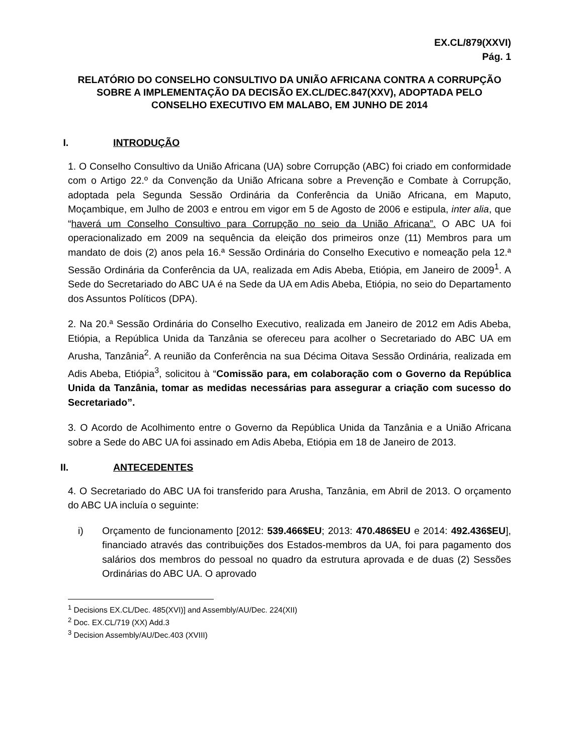EX.CL/879(XXVI)
Pág. 1
RELATÓRIO DO CONSELHO CONSULTIVO DA UNIÃO AFRICANA CONTRA A CORRUPÇÃO SOBRE A IMPLEMENTAÇÃO DA DECISÃO EX.CL/DEC.847(XXV), ADOPTADA PELO CONSELHO EXECUTIVO EM MALABO, EM JUNHO DE 2014
I. INTRODUÇÃO
1. O Conselho Consultivo da União Africana (UA) sobre Corrupção (ABC) foi criado em conformidade com o Artigo 22.º da Convenção da União Africana sobre a Prevenção e Combate à Corrupção, adoptada pela Segunda Sessão Ordinária da Conferência da União Africana, em Maputo, Moçambique, em Julho de 2003 e entrou em vigor em 5 de Agosto de 2006 e estipula, inter alia, que “haverá um Conselho Consultivo para Corrupção no seio da União Africana”. O ABC UA foi operacionalizado em 2009 na sequência da eleição dos primeiros onze (11) Membros para um mandato de dois (2) anos pela 16.ª Sessão Ordinária do Conselho Executivo e nomeação pela 12.ª Sessão Ordinária da Conferência da UA, realizada em Adis Abeba, Etiópia, em Janeiro de 2009<sup>1</sup>. A Sede do Secretariado do ABC UA é na Sede da UA em Adis Abeba, Etiópia, no seio do Departamento dos Assuntos Políticos (DPA).
2. Na 20.ª Sessão Ordinária do Conselho Executivo, realizada em Janeiro de 2012 em Adis Abeba, Etiópia, a República Unida da Tanzânia se ofereceu para acolher o Secretariado do ABC UA em Arusha, Tanzânia<sup>2</sup>. A reunião da Conferência na sua Décima Oitava Sessão Ordinária, realizada em Adis Abeba, Etiópia<sup>3</sup>, solicitou à “Comissão para, em colaboração com o Governo da República Unida da Tanzânia, tomar as medidas necessárias para assegurar a criação com sucesso do Secretariado”.
3. O Acordo de Acolhimento entre o Governo da República Unida da Tanzânia e a União Africana sobre a Sede do ABC UA foi assinado em Adis Abeba, Etiópia em 18 de Janeiro de 2013.
II. ANTECEDENTES
4. O Secretariado do ABC UA foi transferido para Arusha, Tanzânia, em Abril de 2013. O orçamento do ABC UA incluía o seguinte:
i) Orçamento de funcionamento [2012: 539.466$EU; 2013: 470.486$EU e 2014: 492.436$EU], financiado através das contribuições dos Estados-membros da UA, foi para pagamento dos salários dos membros do pessoal no quadro da estrutura aprovada e de duas (2) Sessões Ordinárias do ABC UA. O aprovado
<sup>1</sup> Decisions EX.CL/Dec. 485(XVI)] and Assembly/AU/Dec. 224(XII)
<sup>2</sup> Doc. EX.CL/719 (XX) Add.3
<sup>3</sup> Decision Assembly/AU/Dec.403 (XVIII)